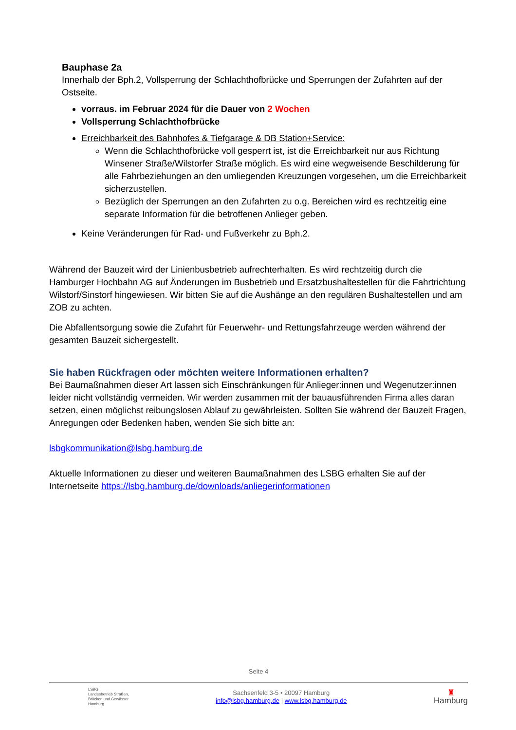Bauphase 2a
Innerhalb der Bph.2, Vollsperrung der Schlachthofbrücke und Sperrungen der Zufahrten auf der Ostseite.
vorraus. im Februar 2024 für die Dauer von 2 Wochen
Vollsperrung Schlachthofbrücke
Erreichbarkeit des Bahnhofes & Tiefgarage & DB Station+Service:
Wenn die Schlachthofbrücke voll gesperrt ist, ist die Erreichbarkeit nur aus Richtung Winsener Straße/Wilstorfer Straße möglich. Es wird eine wegweisende Beschilderung für alle Fahrbeziehungen an den umliegenden Kreuzungen vorgesehen, um die Erreichbarkeit sicherzustellen.
Bezüglich der Sperrungen an den Zufahrten zu o.g. Bereichen wird es rechtzeitig eine separate Information für die betroffenen Anlieger geben.
Keine Veränderungen für Rad- und Fußverkehr zu Bph.2.
Während der Bauzeit wird der Linienbusbetrieb aufrechterhalten. Es wird rechtzeitig durch die Hamburger Hochbahn AG auf Änderungen im Busbetrieb und Ersatzbushaltestellen für die Fahrtrichtung Wilstorf/Sinstorf hingewiesen. Wir bitten Sie auf die Aushänge an den regulären Bushaltestellen und am ZOB zu achten.
Die Abfallentsorgung sowie die Zufahrt für Feuerwehr- und Rettungsfahrzeuge werden während der gesamten Bauzeit sichergestellt.
Sie haben Rückfragen oder möchten weitere Informationen erhalten?
Bei Baumaßnahmen dieser Art lassen sich Einschränkungen für Anlieger:innen und Wegenutzer:innen leider nicht vollständig vermeiden. Wir werden zusammen mit der bauausführenden Firma alles daran setzen, einen möglichst reibungslosen Ablauf zu gewährleisten. Sollten Sie während der Bauzeit Fragen, Anregungen oder Bedenken haben, wenden Sie sich bitte an:
lsbgkommunikation@lsbg.hamburg.de
Aktuelle Informationen zu dieser und weiteren Baumaßnahmen des LSBG erhalten Sie auf der Internetseite https://lsbg.hamburg.de/downloads/anliegerinformationen
Seite 4
LSBG
Landesbetrieb Straßen,
Brücken und Gewässer
Hamburg
Sachsenfeld 3-5 • 20097 Hamburg
info@lsbg.hamburg.de | www.lsbg.hamburg.de
♜
Hamburg